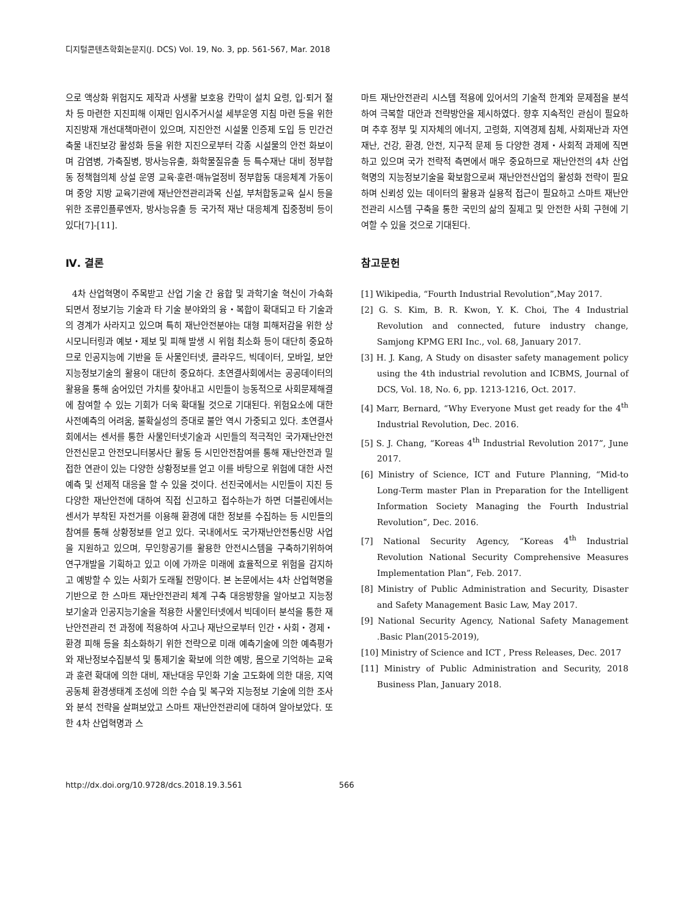디지털콘텐츠학회논문지(J. DCS) Vol. 19, No. 3, pp. 561-567, Mar. 2018
으로 액상화 위험지도 제작과 사생활 보호용 칸막이 설치 요령, 입·퇴거 절차 등 마련한 지진피해 이재민 임시주거시설 세부운영 지침 마련 등을 위한 지진방재 개선대책마련이 있으며, 지진안전 시설물 인증제 도입 등 민간건축물 내진보강 활성화 등을 위한 지진으로부터 각종 시설물의 안전 화보이며 감염병, 가축질병, 방사능유출, 화학물질유출 등 특수재난 대비 정부합동 정책협의체 상설 운영 교육·훈련·매뉴얼정비 정부합동 대응체계 가동이며 중앙 지방 교육기관에 재난안전관리과목 신설, 부처합동교육 실시 등을 위한 조류인플루엔자, 방사능유출 등 국가적 재난 대응체계 집중정비 등이 있다[7]-[11].
Ⅳ. 결론
4차 산업혁명이 주목받고 산업 기술 간 융합 및 과학기술 혁신이 가속화되면서 정보기능 기술과 타 기술 분야와의 융・복합이 확대되고 타 기술과의 경계가 사라지고 있으며 특히 재난안전분야는 대형 피해저감을 위한 상시모니터링과 예보・제보 및 피해 발생 시 위험 최소화 등이 대단히 중요하므로 인공지능에 기반을 둔 사물인터넷, 클라우드, 빅데이터, 모바일, 보안 지능정보기술의 활용이 대단히 중요하다. 초연결사회에서는 공공데이터의 활용을 통해 숨어있던 가치를 찾아내고 시민들이 능동적으로 사회문제해결에 참여할 수 있는 기회가 더욱 확대될 것으로 기대된다. 위험요소에 대한 사전예측의 어려움, 불확실성의 증대로 불안 역시 가중되고 있다. 초연결사회에서는 센서를 통한 사물인터넷기술과 시민들의 적극적인 국가재난안전 안전신문고 안전모니터봉사단 활동 등 시민안전참여를 통해 재난안전과 밀접한 연관이 있는 다양한 상황정보를 얻고 이를 바탕으로 위험에 대한 사전예측 및 선제적 대응을 할 수 있을 것이다. 선진국에서는 시민들이 지진 등 다양한 재난안전에 대하여 직접 신고하고 접수하는가 하면 더블린에서는 센서가 부착된 자전거를 이용해 환경에 대한 정보를 수집하는 등 시민들의 참여를 통해 상황정보를 얻고 있다. 국내에서도 국가재난안전통신망 사업을 지원하고 있으며, 무인항공기를 활용한 안전시스템을 구축하기위하여 연구개발을 기획하고 있고 이에 가까운 미래에 효율적으로 위험을 감지하고 예방할 수 있는 사회가 도래될 전망이다. 본 논문에서는 4차 산업혁명을 기반으로 한 스마트 재난안전관리 체계 구축 대응방향을 알아보고 지능정보기술과 인공지능기술을 적용한 사물인터넷에서 빅데이터 분석을 통한 재난안전관리 전 과정에 적용하여 사고나 재난으로부터 인간・사회・경제・환경 피해 등을 최소화하기 위한 전략으로 미래 예측기술에 의한 예측평가와 재난정보수집분석 및 통제기술 확보에 의한 예방, 몸으로 기억하는 교육과 훈련 확대에 의한 대비, 재난대응 무인화 기술 고도화에 의한 대응, 지역공동체 환경생태계 조성에 의한 수습 및 복구와 지능정보 기술에 의한 조사와 분석 전략을 살펴보았고 스마트 재난안전관리에 대하여 알아보았다. 또한 4차 산업혁명과 스
마트 재난안전관리 시스템 적용에 있어서의 기술적 한계와 문제점을 분석하여 극복할 대안과 전략방안을 제시하였다. 향후 지속적인 관심이 필요하며 추후 정부 및 지자체의 에너지, 고령화, 지역경제 침체, 사회재난과 자연재난, 건강, 환경, 안전, 지구적 문제 등 다양한 경제・사회적 과제에 직면하고 있으며 국가 전략적 측면에서 매우 중요하므로 재난안전의 4차 산업혁명의 지능정보기술을 확보함으로써 재난안전산업의 활성화 전략이 필요하며 신뢰성 있는 데이터의 활용과 실용적 접근이 필요하고 스마트 재난안전관리 시스템 구축을 통한 국민의 삶의 질제고 및 안전한 사회 구현에 기여할 수 있을 것으로 기대된다.
참고문헌
[1] Wikipedia, “Fourth Industrial Revolution”,May 2017.
[2] G. S. Kim, B. R. Kwon, Y. K. Choi, The 4 Industrial Revolution and connected, future industry change, Samjong KPMG ERI Inc., vol. 68, January 2017.
[3] H. J. Kang, A Study on disaster safety management policy using the 4th industrial revolution and ICBMS, Journal of DCS, Vol. 18, No. 6, pp. 1213-1216, Oct. 2017.
[4] Marr, Bernard, “Why Everyone Must get ready for the 4<sup>th</sup> Industrial Revolution, Dec. 2016.
[5] S. J. Chang, “Koreas 4<sup>th</sup> Industrial Revolution 2017”, June 2017.
[6] Ministry of Science, ICT and Future Planning, “Mid-to Long-Term master Plan in Preparation for the Intelligent Information Society Managing the Fourth Industrial Revolution”, Dec. 2016.
[7] National Security Agency, “Koreas 4<sup>th</sup> Industrial Revolution National Security Comprehensive Measures Implementation Plan”, Feb. 2017.
[8] Ministry of Public Administration and Security, Disaster and Safety Management Basic Law, May 2017.
[9] National Security Agency, National Safety Management .Basic Plan(2015-2019),
[10] Ministry of Science and ICT , Press Releases, Dec. 2017
[11] Ministry of Public Administration and Security, 2018 Business Plan, January 2018.
http://dx.doi.org/10.9728/dcs.2018.19.3.561 566